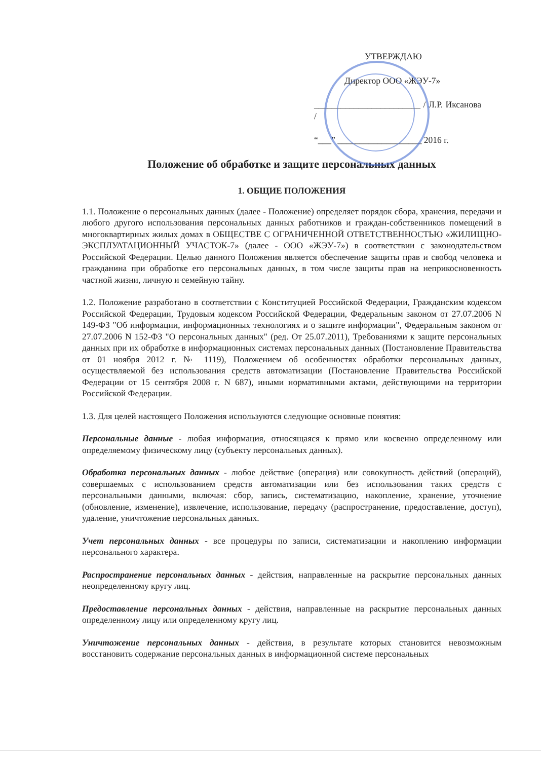УТВЕРЖДАЮ
Директор ООО «ЖЭУ-7»
________________________ / Л.Р. Иксанова /
“___” ___________________ 2016 г.
Положение об обработке и защите персональных данных
1. ОБЩИЕ ПОЛОЖЕНИЯ
1.1. Положение о персональных данных (далее - Положение) определяет порядок сбора, хранения, передачи и любого другого использования персональных данных работников и граждан-собственников помещений в многоквартирных жилых домах в ОБЩЕСТВЕ С ОГРАНИЧЕННОЙ ОТВЕТСТВЕННОСТЬЮ «ЖИЛИЩНО-ЭКСПЛУАТАЦИОННЫЙ УЧАСТОК-7» (далее - ООО «ЖЭУ-7») в соответствии с законодательством Российской Федерации. Целью данного Положения является обеспечение защиты прав и свобод человека и гражданина при обработке его персональных данных, в том числе защиты прав на неприкосновенность частной жизни, личную и семейную тайну.
1.2. Положение разработано в соответствии с Конституцией Российской Федерации, Гражданским кодексом Российской Федерации, Трудовым кодексом Российской Федерации, Федеральным законом от 27.07.2006 N 149-ФЗ "Об информации, информационных технологиях и о защите информации", Федеральным законом от 27.07.2006 N 152-ФЗ "О персональных данных" (ред. От 25.07.2011), Требованиями к защите персональных данных при их обработке в информационных системах персональных данных (Постановление Правительства от 01 ноября 2012 г. № 1119), Положением об особенностях обработки персональных данных, осуществляемой без использования средств автоматизации (Постановление Правительства Российской Федерации от 15 сентября 2008 г. N 687), иными нормативными актами, действующими на территории Российской Федерации.
1.3. Для целей настоящего Положения используются следующие основные понятия:
Персональные данные - любая информация, относящаяся к прямо или косвенно определенному или определяемому физическому лицу (субъекту персональных данных).
Обработка персональных данных - любое действие (операция) или совокупность действий (операций), совершаемых с использованием средств автоматизации или без использования таких средств с персональными данными, включая: сбор, запись, систематизацию, накопление, хранение, уточнение (обновление, изменение), извлечение, использование, передачу (распространение, предоставление, доступ), удаление, уничтожение персональных данных.
Учет персональных данных - все процедуры по записи, систематизации и накоплению информации персонального характера.
Распространение персональных данных - действия, направленные на раскрытие персональных данных неопределенному кругу лиц.
Предоставление персональных данных - действия, направленные на раскрытие персональных данных определенному лицу или определенному кругу лиц.
Уничтожение персональных данных - действия, в результате которых становится невозможным восстановить содержание персональных данных в информационной системе персональных